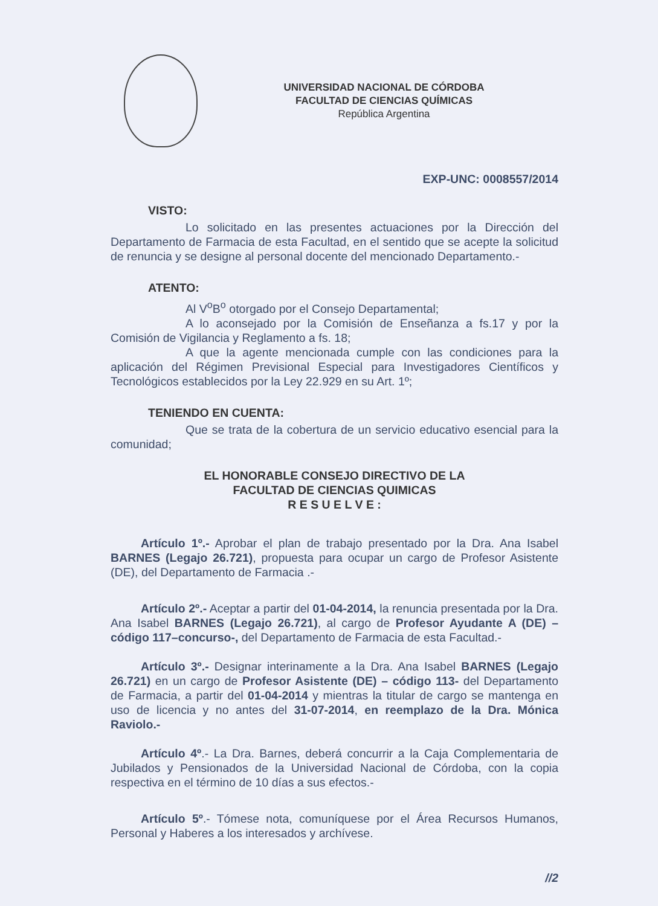UNIVERSIDAD NACIONAL DE CÓRDOBA
FACULTAD DE CIENCIAS QUÍMICAS
República Argentina
EXP-UNC: 0008557/2014
VISTO:
Lo solicitado en las presentes actuaciones por la Dirección del Departamento de Farmacia de esta Facultad, en el sentido que se acepte la solicitud de renuncia y se designe al personal docente del mencionado Departamento.-
ATENTO:
Al V<sup>o</sup>B<sup>o</sup> otorgado por el Consejo Departamental;
A lo aconsejado por la Comisión de Enseñanza a fs.17 y por la Comisión de Vigilancia y Reglamento a fs. 18;
A que la agente mencionada cumple con las condiciones para la aplicación del Régimen Previsional Especial para Investigadores Científicos y Tecnológicos establecidos por la Ley 22.929 en su Art. 1º;
TENIENDO EN CUENTA:
Que se trata de la cobertura de un servicio educativo esencial para la comunidad;
EL HONORABLE CONSEJO DIRECTIVO DE LA
FACULTAD DE CIENCIAS QUIMICAS
R E S U E L V E :
Artículo 1º.- Aprobar el plan de trabajo presentado por la Dra. Ana Isabel BARNES (Legajo 26.721), propuesta para ocupar un cargo de Profesor Asistente (DE), del Departamento de Farmacia .-
Artículo 2º.- Aceptar a partir del 01-04-2014, la renuncia presentada por la Dra. Ana Isabel BARNES (Legajo 26.721), al cargo de Profesor Ayudante A (DE) –código 117–concurso-, del Departamento de Farmacia de esta Facultad.-
Artículo 3º.- Designar interinamente a la Dra. Ana Isabel BARNES (Legajo 26.721) en un cargo de Profesor Asistente (DE) – código 113- del Departamento de Farmacia, a partir del 01-04-2014 y mientras la titular de cargo se mantenga en uso de licencia y no antes del 31-07-2014, en reemplazo de la Dra. Mónica Raviolo.-
Artículo 4º.- La Dra. Barnes, deberá concurrir a la Caja Complementaria de Jubilados y Pensionados de la Universidad Nacional de Córdoba, con la copia respectiva en el término de 10 días a sus efectos.-
Artículo 5º.- Tómese nota, comuníquese por el Área Recursos Humanos, Personal y Haberes a los interesados y archívese.
//2